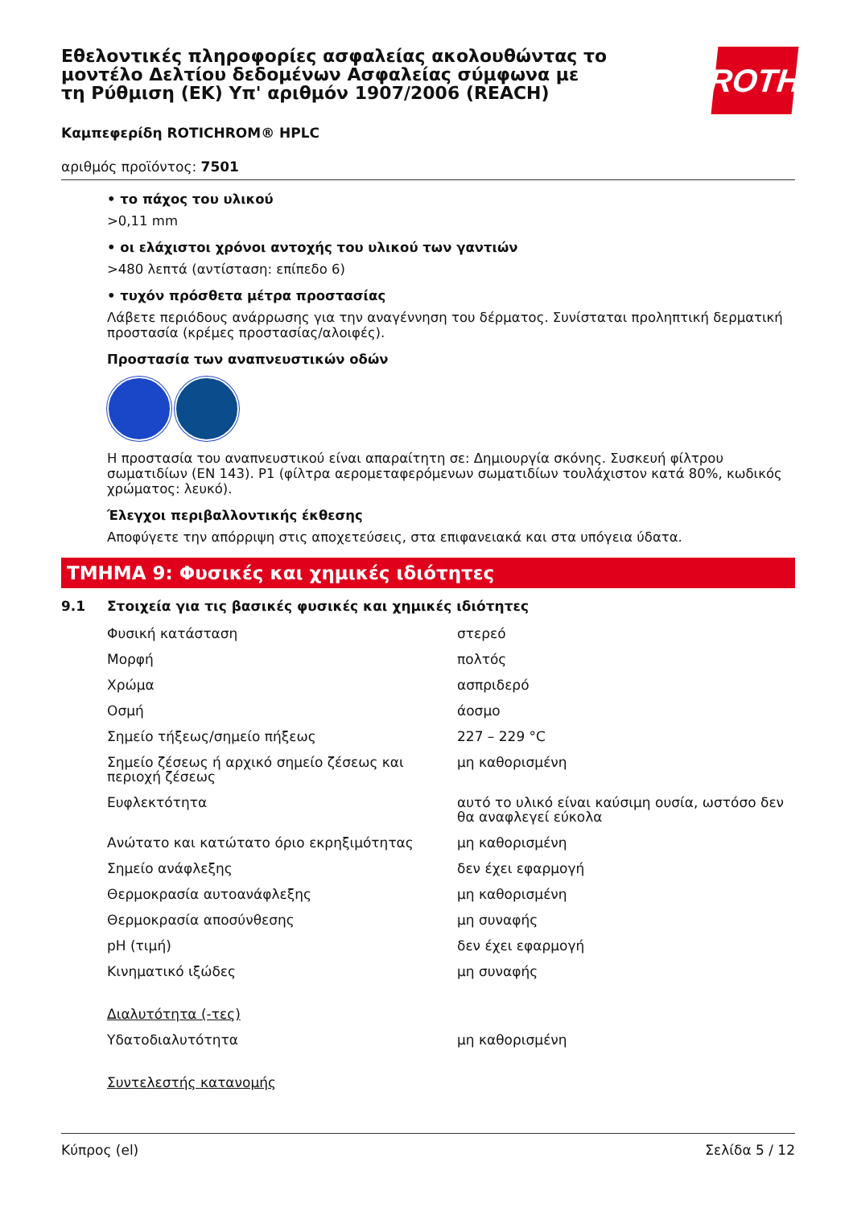Εθελοντικές πληροφορίες ασφαλείας ακολουθώντας το μοντέλο Δελτίου δεδομένων Ασφαλείας σύμφωνα με τη Ρύθμιση (ΕΚ) Υπ' αριθμόν 1907/2006 (REACH)
ROTH
Καμπεφερίδη ROTICHROM® HPLC
αριθμός προϊόντος: 7501
• το πάχος του υλικού
>0,11 mm
• οι ελάχιστοι χρόνοι αντοχής του υλικού των γαντιών
>480 λεπτά (αντίσταση: επίπεδο 6)
• τυχόν πρόσθετα μέτρα προστασίας
Λάβετε περιόδους ανάρρωσης για την αναγέννηση του δέρματος. Συνίσταται προληπτική δερματική προστασία (κρέμες προστασίας/αλοιφές).
Προστασία των αναπνευστικών οδών
Η προστασία του αναπνευστικού είναι απαραίτητη σε: Δημιουργία σκόνης. Συσκευή φίλτρου σωματιδίων (EN 143). P1 (φίλτρα αερομεταφερόμενων σωματιδίων τουλάχιστον κατά 80%, κωδικός χρώματος: λευκό).
Έλεγχοι περιβαλλοντικής έκθεσης
Αποφύγετε την απόρριψη στις αποχετεύσεις, στα επιφανειακά και στα υπόγεια ύδατα.
ΤΜΗΜΑ 9: Φυσικές και χημικές ιδιότητες
9.1 Στοιχεία για τις βασικές φυσικές και χημικές ιδιότητες
| Φυσική κατάσταση | στερεό |
| Μορφή | πολτός |
| Χρώμα | ασπριδερό |
| Οσμή | άοσμο |
| Σημείο τήξεως/σημείο πήξεως | 227 – 229 °C |
| Σημείο ζέσεως ή αρχικό σημείο ζέσεως και περιοχή ζέσεως | μη καθορισμένη |
| Ευφλεκτότητα | αυτό το υλικό είναι καύσιμη ουσία, ωστόσο δεν θα αναφλεγεί εύκολα |
| Ανώτατο και κατώτατο όριο εκρηξιμότητας | μη καθορισμένη |
| Σημείο ανάφλεξης | δεν έχει εφαρμογή |
| Θερμοκρασία αυτοανάφλεξης | μη καθορισμένη |
| Θερμοκρασία αποσύνθεσης | μη συναφής |
| pH (τιμή) | δεν έχει εφαρμογή |
| Κινηματικό ιξώδες | μη συναφής |
| Διαλυτότητα (-τες) | |
| Υδατοδιαλυτότητα | μη καθορισμένη |
| Συντελεστής κατανομής | |
Κύπρος (el) Σελίδα 5 / 12